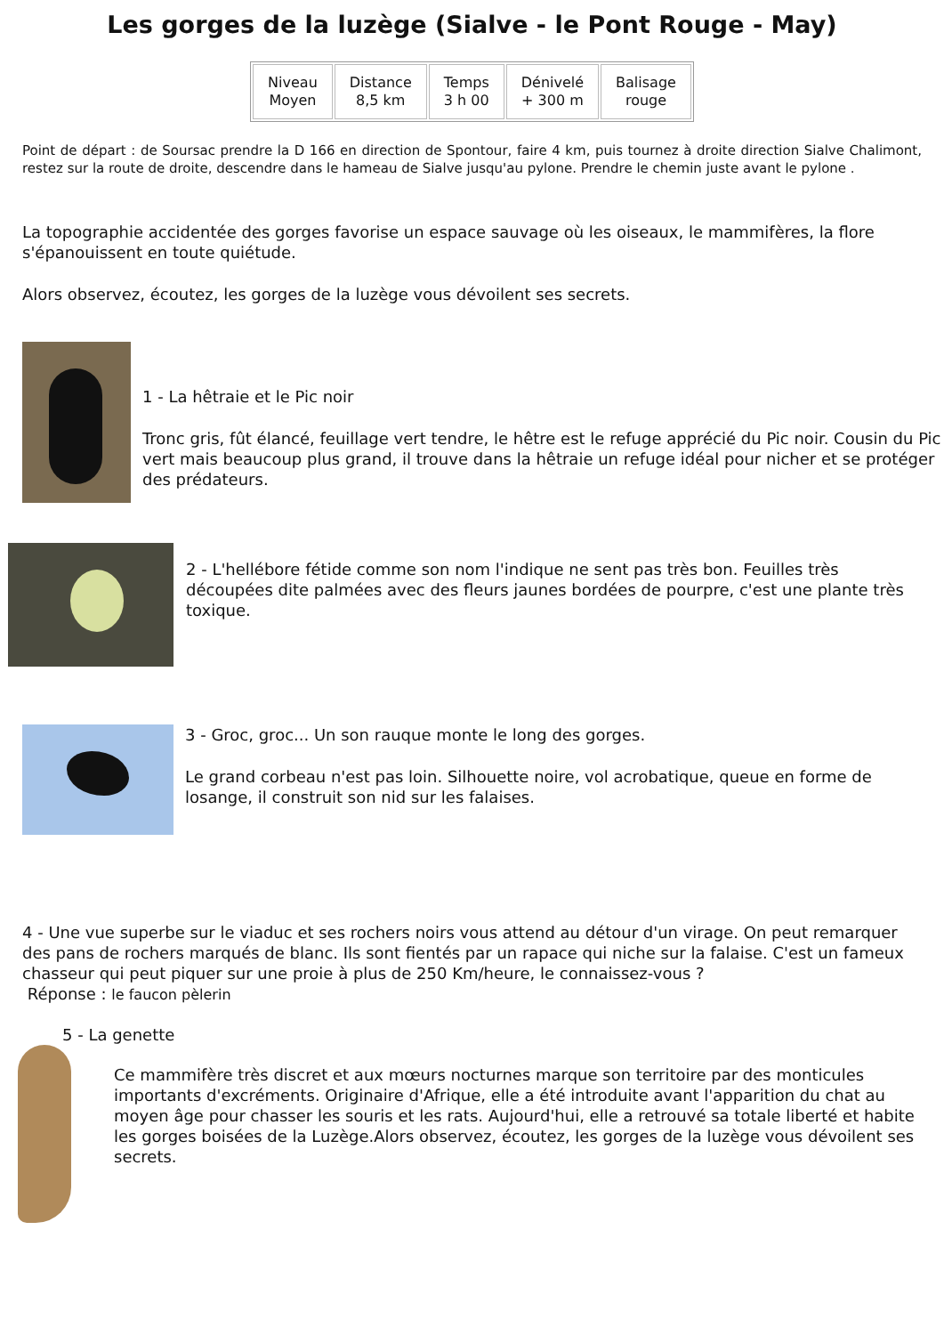Les gorges de la luzège (Sialve - le Pont Rouge - May)
| Niveau Moyen | Distance 8,5 km | Temps 3 h 00 | Dénivelé + 300 m | Balisage rouge |
Point de départ : de Soursac prendre la D 166 en direction de Spontour, faire 4 km, puis tournez à droite direction Sialve Chalimont, restez sur la route de droite, descendre dans le hameau de Sialve jusqu'au pylone. Prendre le chemin juste avant le pylone .
La topographie accidentée des gorges favorise un espace sauvage où les oiseaux, le mammifères, la flore s'épanouissent en toute quiétude.
Alors observez, écoutez, les gorges de la luzège vous dévoilent ses secrets.
1 - La hêtraie et le Pic noir
Tronc gris, fût élancé, feuillage vert tendre, le hêtre est le refuge apprécié du Pic noir. Cousin du Pic vert mais beaucoup plus grand, il trouve dans la hêtraie un refuge idéal pour nicher et se protéger des prédateurs.
2 - L'hellébore fétide comme son nom l'indique ne sent pas très bon. Feuilles très découpées dite palmées avec des fleurs jaunes bordées de pourpre, c'est une plante très toxique.
3 - Groc, groc... Un son rauque monte le long des gorges.
Le grand corbeau n'est pas loin. Silhouette noire, vol acrobatique, queue en forme de losange, il construit son nid sur les falaises.
4 - Une vue superbe sur le viaduc et ses rochers noirs vous attend au détour d'un virage. On peut remarquer des pans de rochers marqués de blanc. Ils sont fientés par un rapace qui niche sur la falaise. C'est un fameux chasseur qui peut piquer sur une proie à plus de 250 Km/heure, le connaissez-vous ?
Réponse : le faucon pèlerin
5 - La genette
Ce mammifère très discret et aux mœurs nocturnes marque son territoire par des monticules importants d'excréments. Originaire d'Afrique, elle a été introduite avant l'apparition du chat au moyen âge pour chasser les souris et les rats. Aujourd'hui, elle a retrouvé sa totale liberté et habite les gorges boisées de la Luzège.Alors observez, écoutez, les gorges de la luzège vous dévoilent ses secrets.